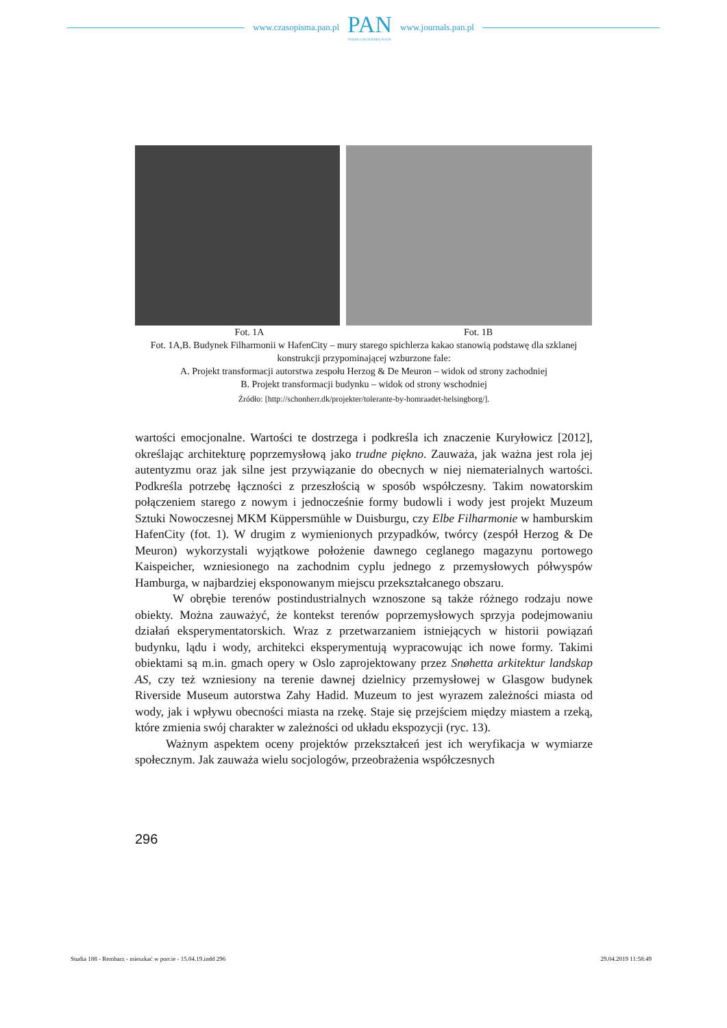www.czasopisma.pan.pl
PAN
POLSKA AKADEMIA NAUK
www.journals.pan.pl
Fot. 1A Fot. 1B
Fot. 1A,B. Budynek Filharmonii w HafenCity – mury starego spichlerza kakao stanowią podstawę dla szklanej konstrukcji przypominającej wzburzone fale:
A. Projekt transformacji autorstwa zespołu Herzog & De Meuron – widok od strony zachodniej
B. Projekt transformacji budynku – widok od strony wschodniej
Źródło: [http://schonherr.dk/projekter/tolerante-by-homraadet-helsingborg/].
wartości emocjonalne. Wartości te dostrzega i podkreśla ich znaczenie Kuryłowicz [2012], określając architekturę poprzemysłową jako trudne piękno. Zauważa, jak ważna jest rola jej autentyzmu oraz jak silne jest przywiązanie do obecnych w niej niematerialnych wartości. Podkreśla potrzebę łączności z przeszłością w sposób współczesny. Takim nowatorskim połączeniem starego z nowym i jednocześnie formy budowli i wody jest projekt Muzeum Sztuki Nowoczesnej MKM Küppersmühle w Duisburgu, czy Elbe Filharmonie w hamburskim HafenCity (fot. 1). W drugim z wymienionych przypadków, twórcy (zespół Herzog & De Meuron) wykorzystali wyjątkowe położenie dawnego ceglanego magazynu portowego Kaispeicher, wzniesionego na zachodnim cyplu jednego z przemysłowych półwyspów Hamburga, w najbardziej eksponowanym miejscu przekształcanego obszaru.
W obrębie terenów postindustrialnych wznoszone są także różnego rodzaju nowe obiekty. Można zauważyć, że kontekst terenów poprzemysłowych sprzyja podejmowaniu działań eksperymentatorskich. Wraz z przetwarzaniem istniejących w historii powiązań budynku, lądu i wody, architekci eksperymentują wypracowując ich nowe formy. Takimi obiektami są m.in. gmach opery w Oslo zaprojektowany przez Snøhetta arkitektur landskap AS, czy też wzniesiony na terenie dawnej dzielnicy przemysłowej w Glasgow budynek Riverside Museum autorstwa Zahy Hadid. Muzeum to jest wyrazem zależności miasta od wody, jak i wpływu obecności miasta na rzekę. Staje się przejściem między miastem a rzeką, które zmienia swój charakter w zależności od układu ekspozycji (ryc. 13).
Ważnym aspektem oceny projektów przekształceń jest ich weryfikacja w wymiarze społecznym. Jak zauważa wielu socjologów, przeobrażenia współczesnych
296
Studia 188 - Rembarz - mieszkać w porcie - 15.04.19.indd 296 29.04.2019 11:58:49